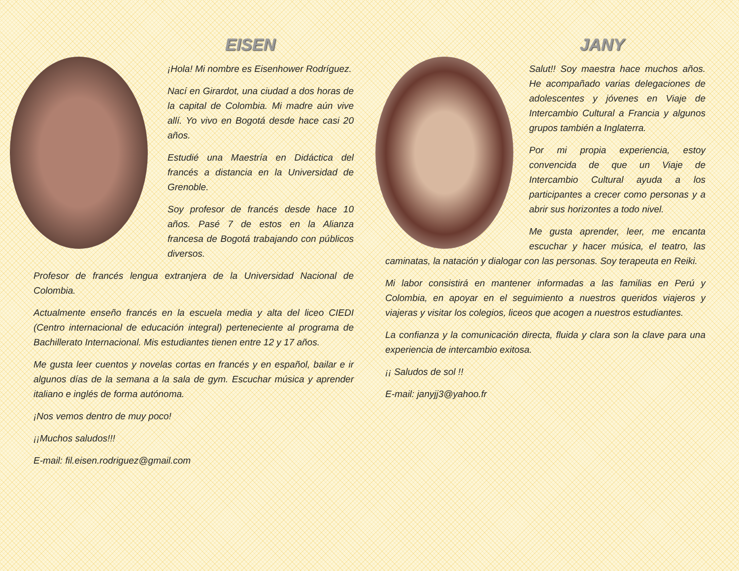EISEN
¡Hola! Mi nombre es Eisenhower Rodríguez.
Nací en Girardot, una ciudad a dos horas de la capital de Colombia. Mi madre aún vive allí. Yo vivo en Bogotá desde hace casi 20 años.
Estudié una Maestría en Didáctica del francés a distancia en la Universidad de Grenoble.
Soy profesor de francés desde hace 10 años. Pasé 7 de estos en la Alianza francesa de Bogotá trabajando con públicos diversos.
Profesor de francés lengua extranjera de la Universidad Nacional de Colombia.
Actualmente enseño francés en la escuela media y alta del liceo CIEDI (Centro internacional de educación integral) perteneciente al programa de Bachillerato Internacional. Mis estudiantes tienen entre 12 y 17 años.
Me gusta leer cuentos y novelas cortas en francés y en español, bailar e ir algunos días de la semana a la sala de gym. Escuchar música y aprender italiano e inglés de forma autónoma.
¡Nos vemos dentro de muy poco!
¡¡Muchos saludos!!!
E-mail: fil.eisen.rodriguez@gmail.com
JANY
Salut!! Soy maestra hace muchos años. He acompañado varias delegaciones de adolescentes y jóvenes en Viaje de Intercambio Cultural a Francia y algunos grupos también a Inglaterra.
Por mi propia experiencia, estoy convencida de que un Viaje de Intercambio Cultural ayuda a los participantes a crecer como personas y a abrir sus horizontes a todo nivel.
Me gusta aprender, leer, me encanta escuchar y hacer música, el teatro, las caminatas, la natación y dialogar con las personas. Soy terapeuta en Reiki.
Mi labor consistirá en mantener informadas a las familias en Perú y Colombia, en apoyar en el seguimiento a nuestros queridos viajeros y viajeras y visitar los colegios, liceos que acogen a nuestros estudiantes.
La confianza y la comunicación directa, fluida y clara son la clave para una experiencia de intercambio exitosa.
¡¡ Saludos de sol !!
E-mail: janyjj3@yahoo.fr